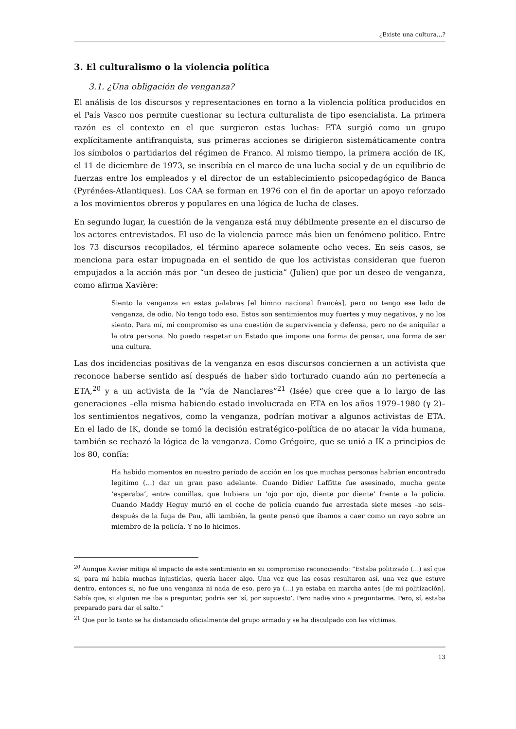¿Existe una cultura…?
3. El culturalismo o la violencia política
3.1. ¿Una obligación de venganza?
El análisis de los discursos y representaciones en torno a la violencia política producidos en el País Vasco nos permite cuestionar su lectura culturalista de tipo esencialista. La primera razón es el contexto en el que surgieron estas luchas: ETA surgió como un grupo explícitamente antifranquista, sus primeras acciones se dirigieron sistemáticamente contra los símbolos o partidarios del régimen de Franco. Al mismo tiempo, la primera acción de IK, el 11 de diciembre de 1973, se inscribía en el marco de una lucha social y de un equilibrio de fuerzas entre los empleados y el director de un establecimiento psicopedagógico de Banca (Pyrénées-Atlantiques). Los CAA se forman en 1976 con el fin de aportar un apoyo reforzado a los movimientos obreros y populares en una lógica de lucha de clases.
En segundo lugar, la cuestión de la venganza está muy débilmente presente en el discurso de los actores entrevistados. El uso de la violencia parece más bien un fenómeno político. Entre los 73 discursos recopilados, el término aparece solamente ocho veces. En seis casos, se menciona para estar impugnada en el sentido de que los activistas consideran que fueron empujados a la acción más por “un deseo de justicia” (Julien) que por un deseo de venganza, como afirma Xavière:
Siento la venganza en estas palabras [el himno nacional francés], pero no tengo ese lado de venganza, de odio. No tengo todo eso. Estos son sentimientos muy fuertes y muy negativos, y no los siento. Para mí, mi compromiso es una cuestión de supervivencia y defensa, pero no de aniquilar a la otra persona. No puedo respetar un Estado que impone una forma de pensar, una forma de ser una cultura.
Las dos incidencias positivas de la venganza en esos discursos conciernen a un activista que reconoce haberse sentido así después de haber sido torturado cuando aún no pertenecía a ETA,<sup>20</sup> y a un activista de la “vía de Nanclares”<sup>21</sup> (Isée) que cree que a lo largo de las generaciones –ella misma habiendo estado involucrada en ETA en los años 1979–1980 (γ 2)– los sentimientos negativos, como la venganza, podrían motivar a algunos activistas de ETA. En el lado de IK, donde se tomó la decisión estratégico-política de no atacar la vida humana, también se rechazó la lógica de la venganza. Como Grégoire, que se unió a IK a principios de los 80, confía:
Ha habido momentos en nuestro período de acción en los que muchas personas habrían encontrado legítimo (…) dar un gran paso adelante. Cuando Didier Laffitte fue asesinado, mucha gente ‘esperaba’, entre comillas, que hubiera un ‘ojo por ojo, diente por diente’ frente a la policía. Cuando Maddy Heguy murió en el coche de policía cuando fue arrestada siete meses –no seis– después de la fuga de Pau, allí también, la gente pensó que íbamos a caer como un rayo sobre un miembro de la policía. Y no lo hicimos.
<sup>20</sup> Aunque Xavier mitiga el impacto de este sentimiento en su compromiso reconociendo: “Estaba politizado (…) así que sí, para mí había muchas injusticias, quería hacer algo. Una vez que las cosas resultaron así, una vez que estuve dentro, entonces sí, no fue una venganza ni nada de eso, pero ya (…) ya estaba en marcha antes [de mi politización]. Sabía que, si alguien me iba a preguntar, podría ser ‘sí, por supuesto’. Pero nadie vino a preguntarme. Pero, sí, estaba preparado para dar el salto.”
<sup>21</sup> Que por lo tanto se ha distanciado oficialmente del grupo armado y se ha disculpado con las víctimas.
13